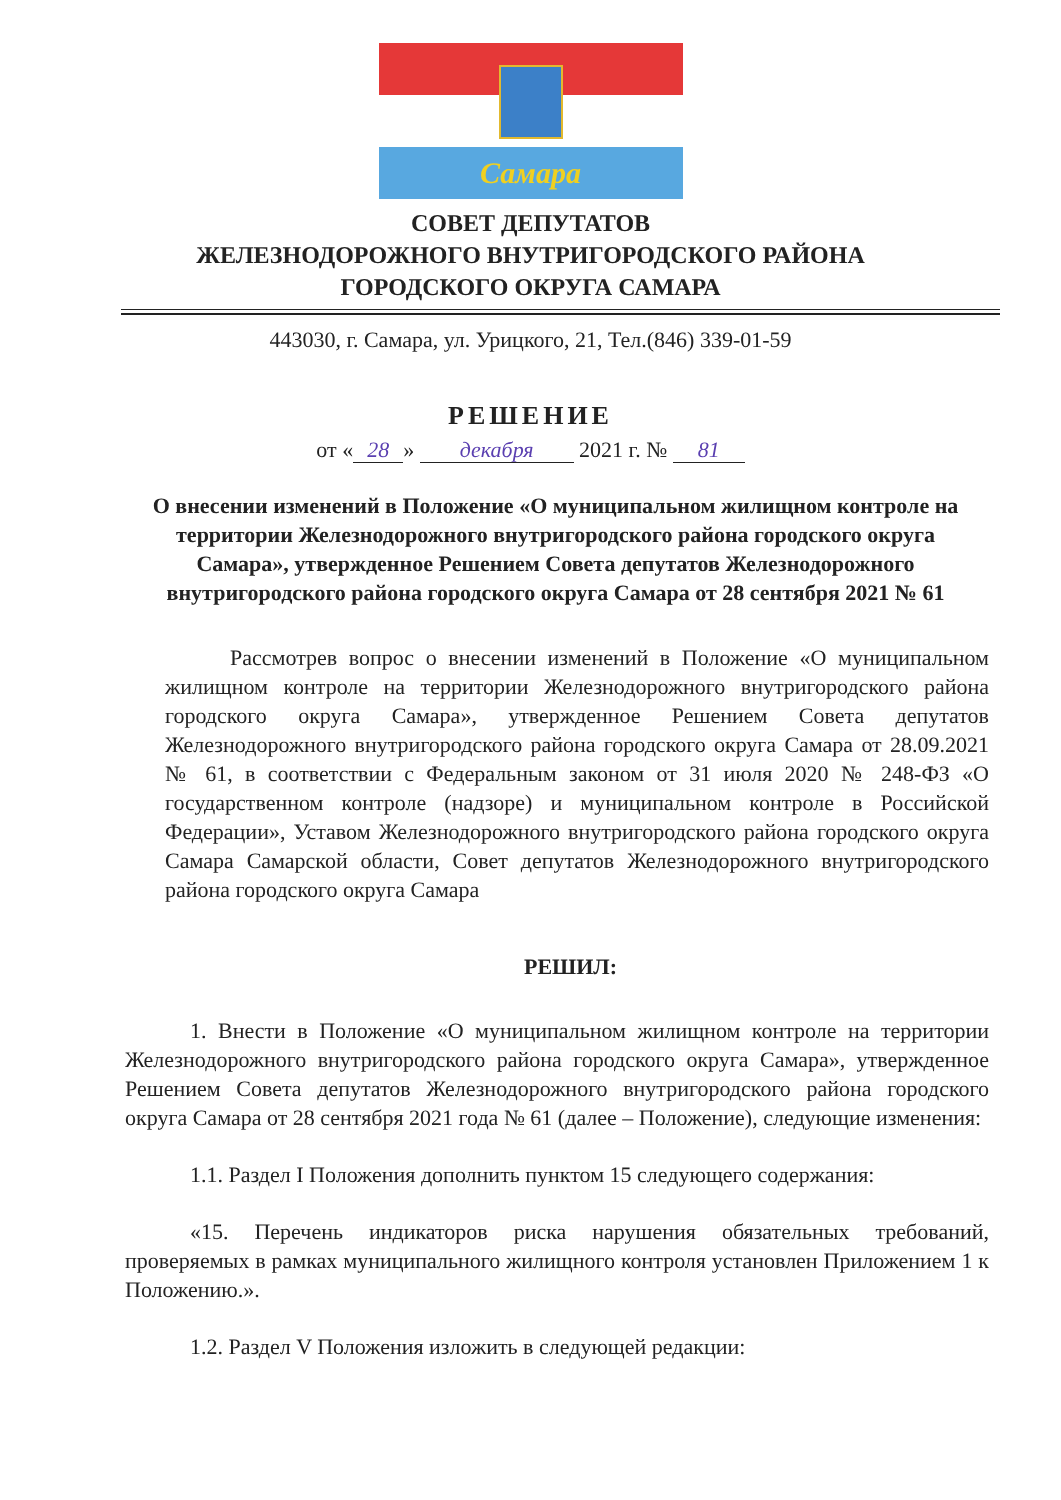Самара
СОВЕТ ДЕПУТАТОВ
ЖЕЛЕЗНОДОРОЖНОГО ВНУТРИГОРОДСКОГО РАЙОНА
ГОРОДСКОГО ОКРУГА САМАРА
443030, г. Самара, ул. Урицкого, 21, Тел.(846) 339-01-59
РЕШЕНИЕ
от « 28 » декабря 2021 г. № 81
О внесении изменений в Положение «О муниципальном жилищном контроле на территории Железнодорожного внутригородского района городского округа Самара», утвержденное Решением Совета депутатов Железнодорожного внутригородского района городского округа Самара от 28 сентября 2021 № 61
Рассмотрев вопрос о внесении изменений в Положение «О муниципальном жилищном контроле на территории Железнодорожного внутригородского района городского округа Самара», утвержденное Решением Совета депутатов Железнодорожного внутригородского района городского округа Самара от 28.09.2021 № 61, в соответствии с Федеральным законом от 31 июля 2020 № 248-ФЗ «О государственном контроле (надзоре) и муниципальном контроле в Российской Федерации», Уставом Железнодорожного внутригородского района городского округа Самара Самарской области, Совет депутатов Железнодорожного внутригородского района городского округа Самара
РЕШИЛ:
1. Внести в Положение «О муниципальном жилищном контроле на территории Железнодорожного внутригородского района городского округа Самара», утвержденное Решением Совета депутатов Железнодорожного внутригородского района городского округа Самара от 28 сентября 2021 года № 61 (далее – Положение), следующие изменения:
1.1. Раздел I Положения дополнить пунктом 15 следующего содержания:
«15. Перечень индикаторов риска нарушения обязательных требований, проверяемых в рамках муниципального жилищного контроля установлен Приложением 1 к Положению.».
1.2. Раздел V Положения изложить в следующей редакции: